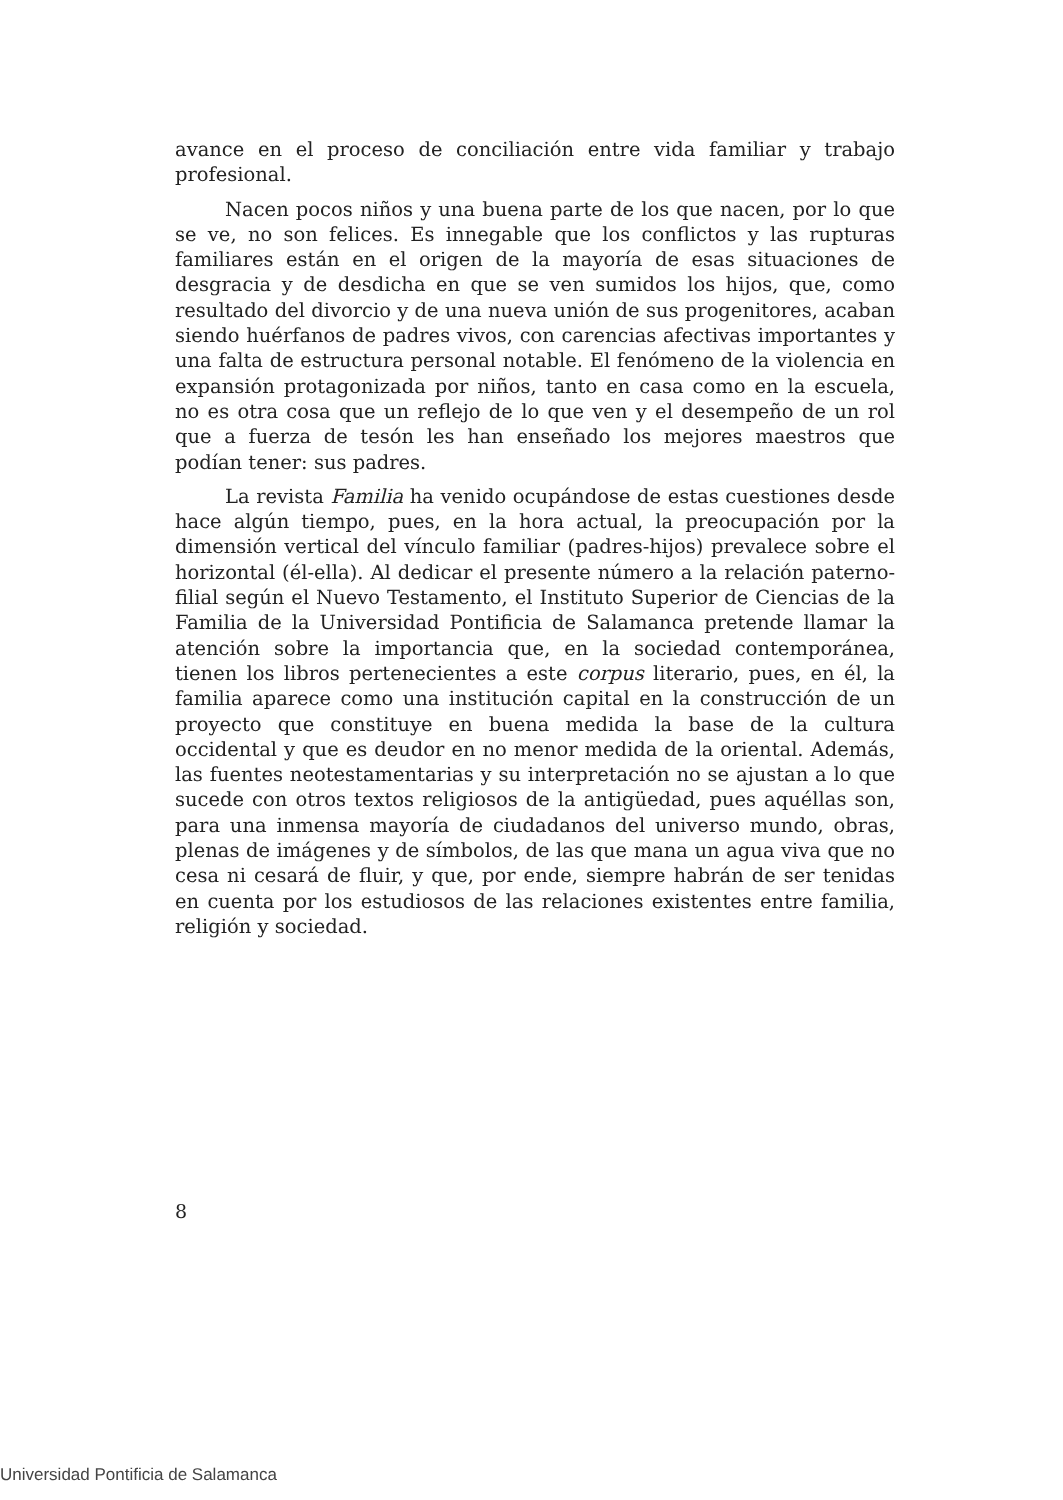avance en el proceso de conciliación entre vida familiar y trabajo profesional.
Nacen pocos niños y una buena parte de los que nacen, por lo que se ve, no son felices. Es innegable que los conflictos y las rupturas familiares están en el origen de la mayoría de esas situaciones de desgracia y de desdicha en que se ven sumidos los hijos, que, como resultado del divorcio y de una nueva unión de sus progenitores, acaban siendo huérfanos de padres vivos, con carencias afectivas importantes y una falta de estructura personal notable. El fenómeno de la violencia en expansión protagonizada por niños, tanto en casa como en la escuela, no es otra cosa que un reflejo de lo que ven y el desempeño de un rol que a fuerza de tesón les han enseñado los mejores maestros que podían tener: sus padres.
La revista Familia ha venido ocupándose de estas cuestiones desde hace algún tiempo, pues, en la hora actual, la preocupación por la dimensión vertical del vínculo familiar (padres-hijos) prevalece sobre el horizontal (él-ella). Al dedicar el presente número a la relación paterno-filial según el Nuevo Testamento, el Instituto Superior de Ciencias de la Familia de la Universidad Pontificia de Salamanca pretende llamar la atención sobre la importancia que, en la sociedad contemporánea, tienen los libros pertenecientes a este corpus literario, pues, en él, la familia aparece como una institución capital en la construcción de un proyecto que constituye en buena medida la base de la cultura occidental y que es deudor en no menor medida de la oriental. Además, las fuentes neotestamentarias y su interpretación no se ajustan a lo que sucede con otros textos religiosos de la antigüedad, pues aquéllas son, para una inmensa mayoría de ciudadanos del universo mundo, obras, plenas de imágenes y de símbolos, de las que mana un agua viva que no cesa ni cesará de fluir, y que, por ende, siempre habrán de ser tenidas en cuenta por los estudiosos de las relaciones existentes entre familia, religión y sociedad.
8
Universidad Pontificia de Salamanca